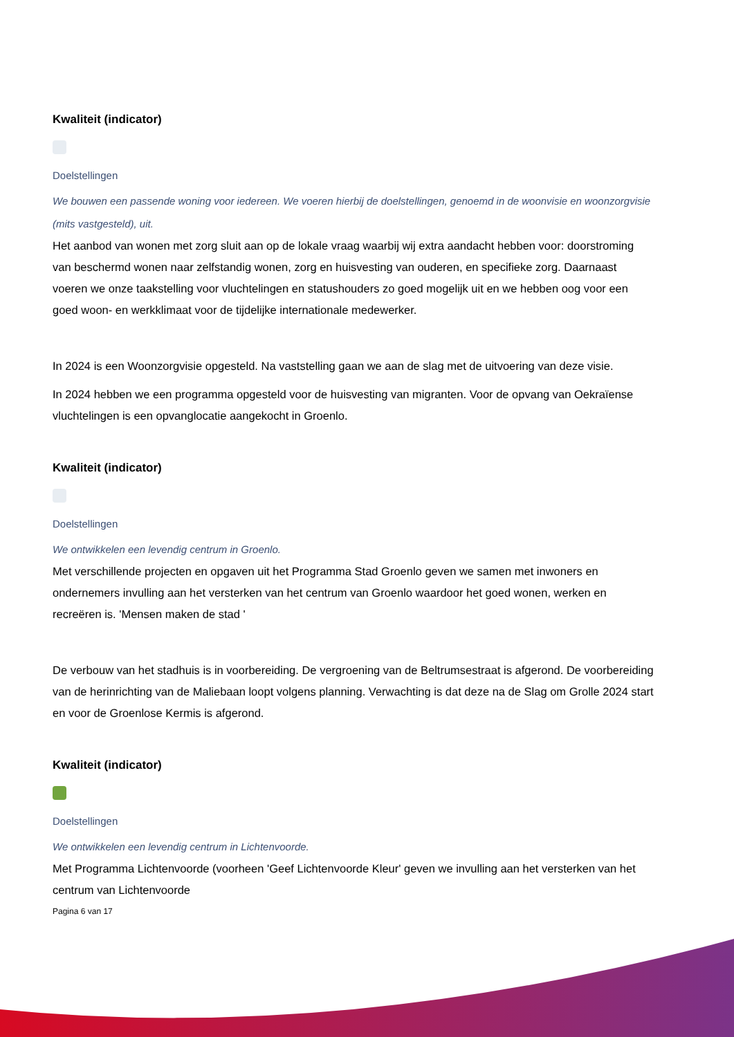Kwaliteit (indicator)
Doelstellingen
We bouwen een passende woning voor iedereen. We voeren hierbij de doelstellingen, genoemd in de woonvisie en woonzorgvisie (mits vastgesteld), uit.
Het aanbod van wonen met zorg sluit aan op de lokale vraag waarbij wij extra aandacht hebben voor: doorstroming van beschermd wonen naar zelfstandig wonen, zorg en huisvesting van ouderen, en specifieke zorg. Daarnaast voeren we onze taakstelling voor vluchtelingen en statushouders zo goed mogelijk uit en we hebben oog voor een goed woon- en werkklimaat voor de tijdelijke internationale medewerker.
In 2024 is een Woonzorgvisie opgesteld. Na vaststelling gaan we aan de slag met de uitvoering van deze visie.
In 2024 hebben we een programma opgesteld voor de huisvesting van migranten. Voor de opvang van Oekraïense vluchtelingen is een opvanglocatie aangekocht in Groenlo.
Kwaliteit (indicator)
Doelstellingen
We ontwikkelen een levendig centrum in Groenlo.
Met verschillende projecten en opgaven uit het Programma Stad Groenlo geven we samen met inwoners en ondernemers invulling aan het versterken van het centrum van Groenlo waardoor het goed wonen, werken en recreëren is. 'Mensen maken de stad '
De verbouw van het stadhuis is in voorbereiding. De vergroening van de Beltrumsestraat is afgerond. De voorbereiding van de herinrichting van de Maliebaan loopt volgens planning. Verwachting is dat deze na de Slag om Grolle 2024 start en voor de Groenlose Kermis is afgerond.
Kwaliteit (indicator)
Doelstellingen
We ontwikkelen een levendig centrum in Lichtenvoorde.
Met Programma Lichtenvoorde (voorheen 'Geef Lichtenvoorde Kleur' geven we invulling aan het versterken van het centrum van Lichtenvoorde
Pagina 6 van 17